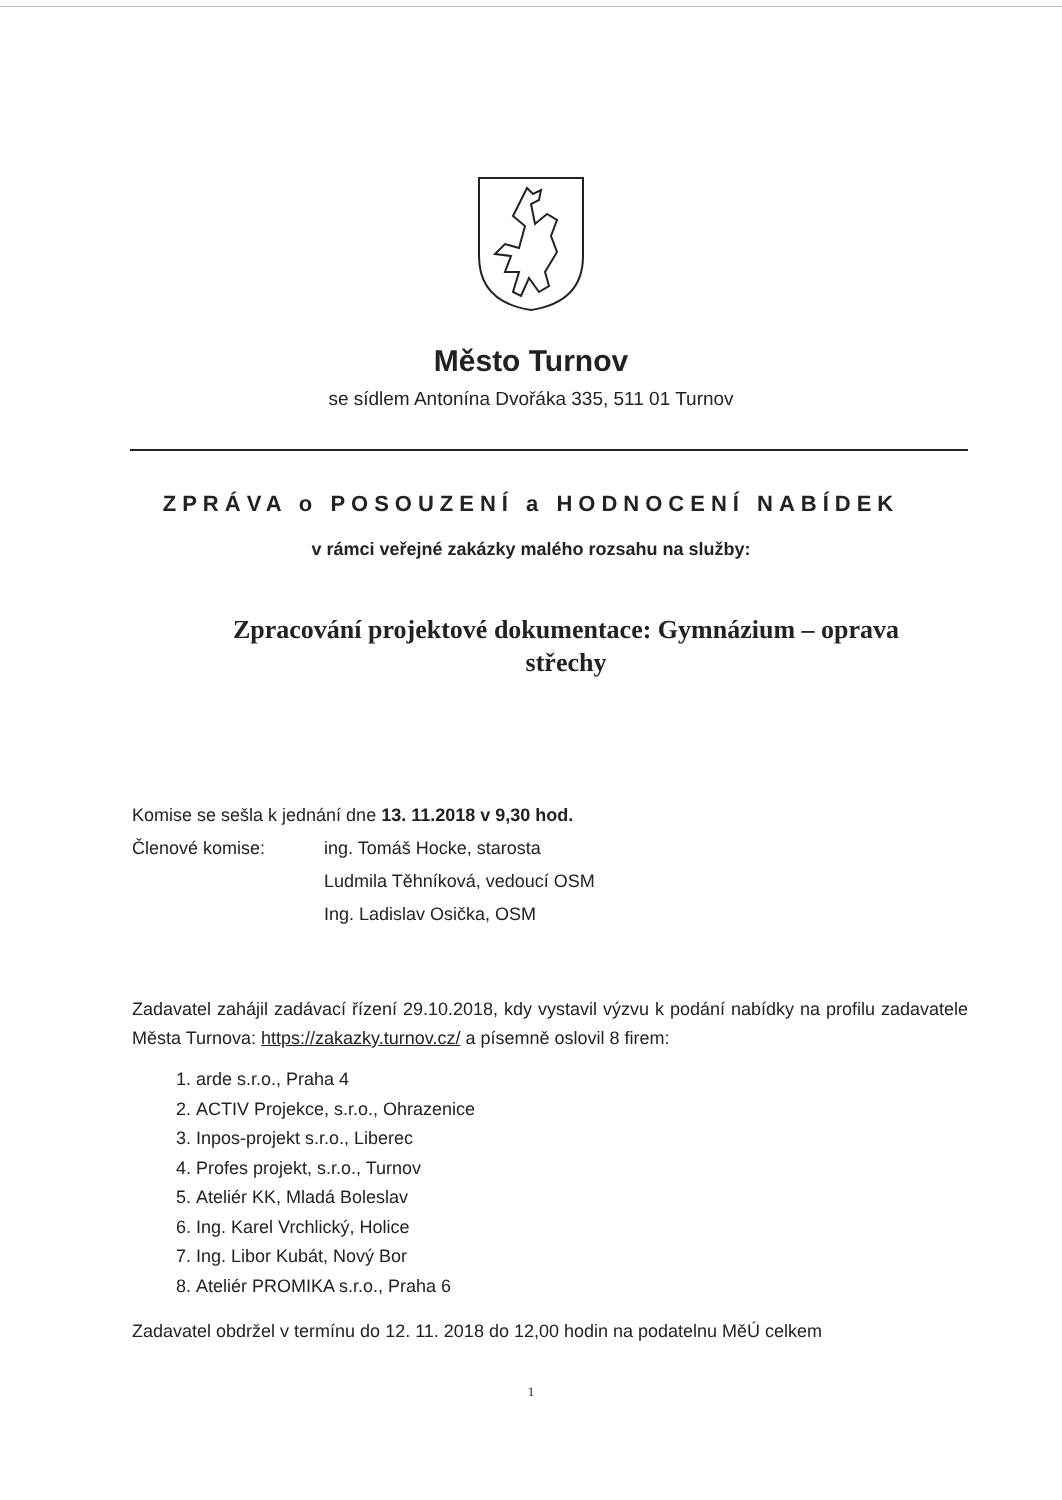Město Turnov
se sídlem Antonína Dvořáka 335, 511 01 Turnov
ZPRÁVA o POSOUZENÍ a HODNOCENÍ NABÍDEK
v rámci veřejné zakázky malého rozsahu na služby:
Zpracování projektové dokumentace: Gymnázium – oprava střechy
Komise se sešla k jednání dne 13. 11.2018 v 9,30 hod.
Členové komise: ing. Tomáš Hocke, starosta
Ludmila Těhníková, vedoucí OSM
Ing. Ladislav Osička, OSM
Zadavatel zahájil zadávací řízení 29.10.2018, kdy vystavil výzvu k podání nabídky na profilu zadavatele Města Turnova: https://zakazky.turnov.cz/ a písemně oslovil 8 firem:
1. arde s.r.o., Praha 4
2. ACTIV Projekce, s.r.o., Ohrazenice
3. Inpos-projekt s.r.o., Liberec
4. Profes projekt, s.r.o., Turnov
5. Ateliér KK, Mladá Boleslav
6. Ing. Karel Vrchlický, Holice
7. Ing. Libor Kubát, Nový Bor
8. Ateliér PROMIKA s.r.o., Praha 6
Zadavatel obdržel v termínu do 12. 11. 2018 do 12,00 hodin na podatelnu MěÚ celkem
1